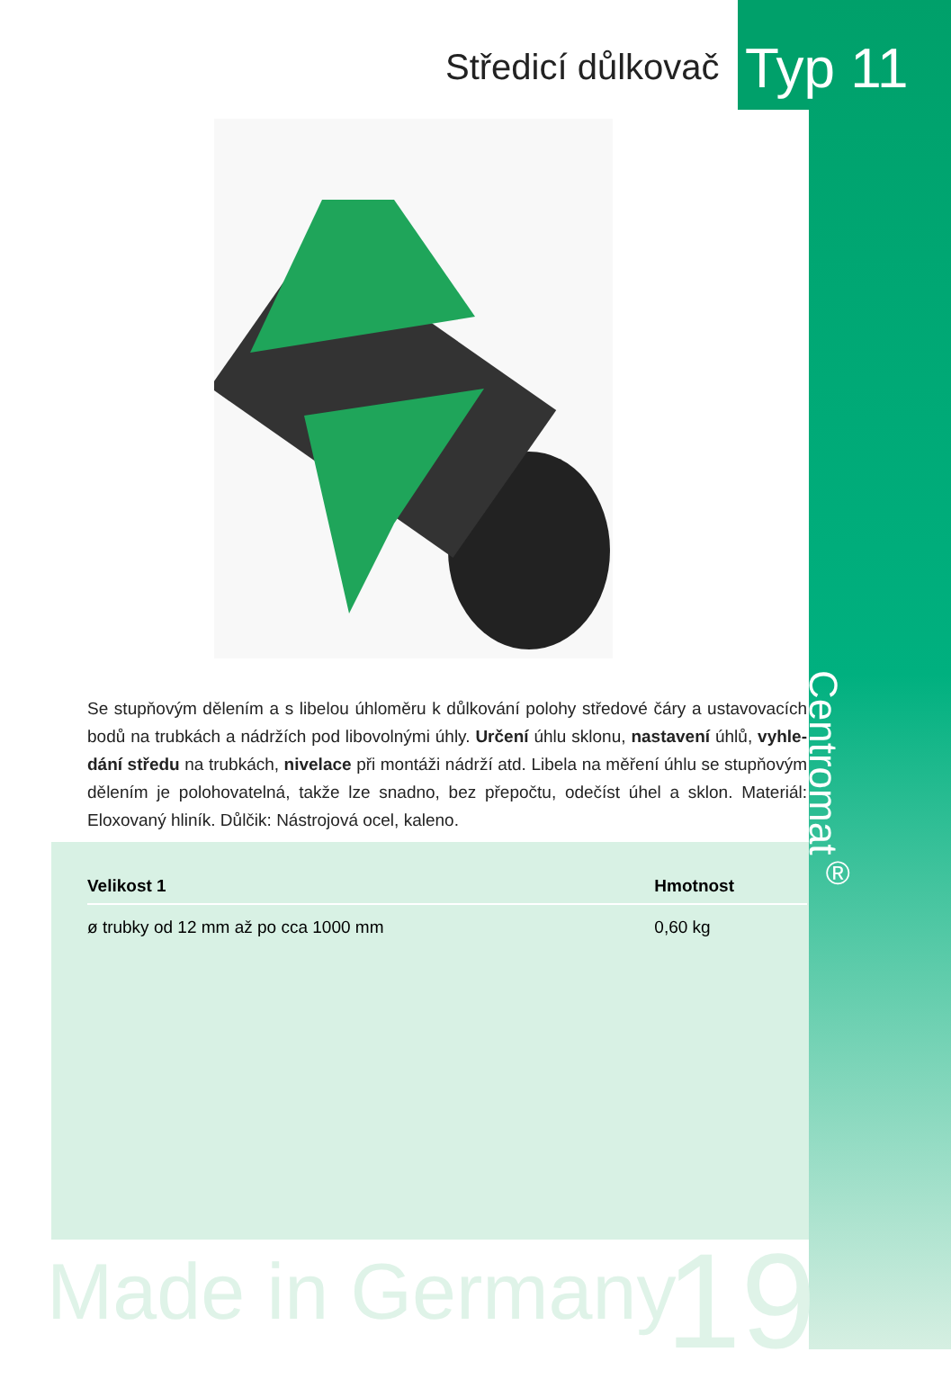Středicí důlkovač Typ 11
Centromat<sup>®</sup>
Se stupňovým dělením a s libelou úhloměru k důlkování polohy středové čáry a ustavovacích bodů na trubkách a nádržích pod libovolnými úhly. Určení úhlu sklonu, nastavení úhlů, vyhle-dání středu na trubkách, nivelace při montáži nádrží atd. Libela na měření úhlu se stupňovým dělením je polohovatelná, takže lze snadno, bez přepočtu, odečíst úhel a sklon. Materiál: Eloxovaný hliník. Důlčik: Nástrojová ocel, kaleno.
| Velikost 1 | Hmotnost |
| --- | --- |
| ø trubky od 12 mm až po cca 1000 mm | 0,60 kg |
Made in Germany 19